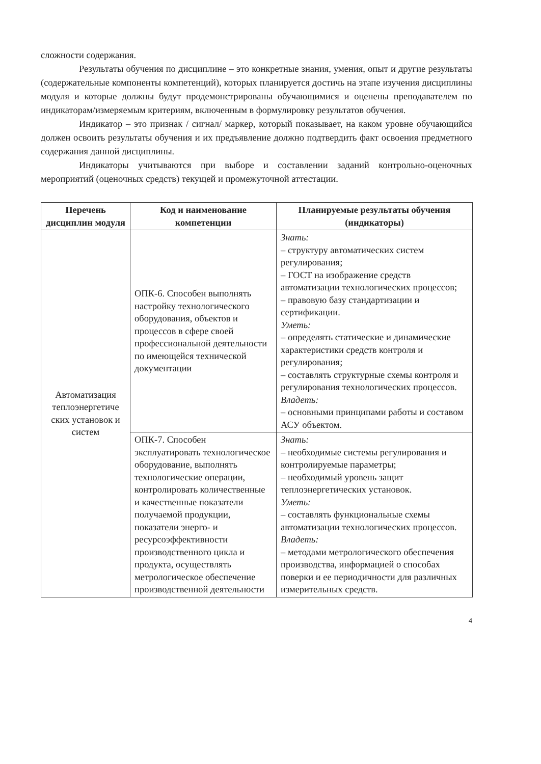сложности содержания.
Результаты обучения по дисциплине – это конкретные знания, умения, опыт и другие результаты (содержательные компоненты компетенций), которых планируется достичь на этапе изучения дисциплины модуля и которые должны будут продемонстрированы обучающимися и оценены преподавателем по индикаторам/измеряемым критериям, включенным в формулировку результатов обучения.
Индикатор – это признак / сигнал/ маркер, который показывает, на каком уровне обучающийся должен освоить результаты обучения и их предъявление должно подтвердить факт освоения предметного содержания данной дисциплины.
Индикаторы учитываются при выборе и составлении заданий контрольно-оценочных мероприятий (оценочных средств) текущей и промежуточной аттестации.
| Перечень дисциплин модуля | Код и наименование компетенции | Планируемые результаты обучения (индикаторы) |
| --- | --- | --- |
| Автоматизация теплоэнергетиче ских установок и систем | ОПК-6. Способен выполнять настройку технологического оборудования, объектов и процессов в сфере своей профессиональной деятельности по имеющейся технической документации | Знать: – структуру автоматических систем регулирования; – ГОСТ на изображение средств автоматизации технологических процессов; – правовую базу стандартизации и сертификации. Уметь: – определять статические и динамические характеристики средств контроля и регулирования; – составлять структурные схемы контроля и регулирования технологических процессов. Владеть: – основными принципами работы и составом АСУ объектом. |
| | ОПК-7. Способен эксплуатировать технологическое оборудование, выполнять технологические операции, контролировать количественные и качественные показатели получаемой продукции, показатели энерго- и ресурсоэффективности производственного цикла и продукта, осуществлять метрологическое обеспечение производственной деятельности | Знать: – необходимые системы регулирования и контролируемые параметры; – необходимый уровень защит теплоэнергетических установок. Уметь: – составлять функциональные схемы автоматизации технологических процессов. Владеть: – методами метрологического обеспечения производства, информацией о способах поверки и ее периодичности для различных измерительных средств. |
4